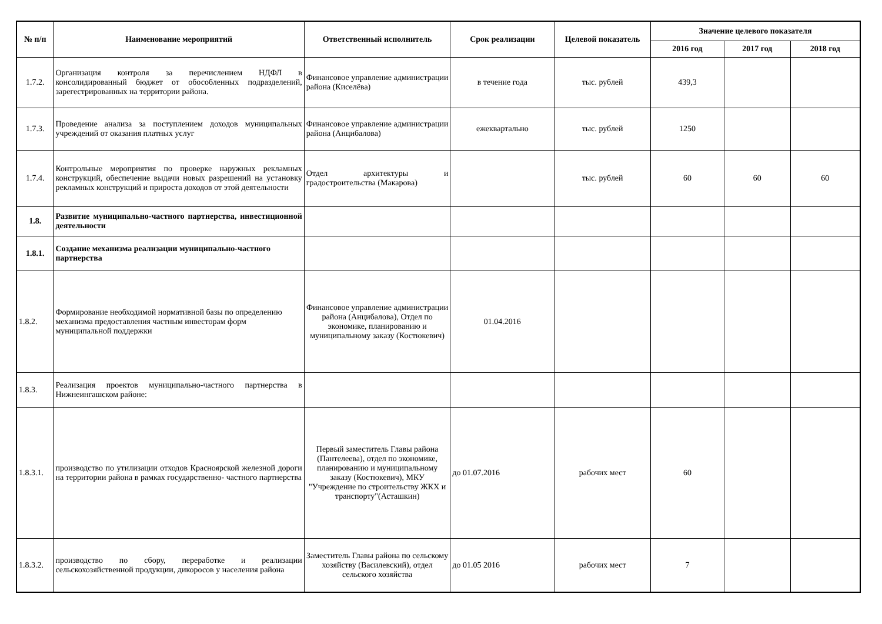| № п/п | Наименование мероприятий | Ответственный исполнитель | Срок реализации | Целевой показатель | Значение целевого показателя | | |
| --- | --- | --- | --- | --- | --- | --- | --- |
| | | | | | 2016 год | 2017 год | 2018 год |
| 1.7.2. | Организация контроля за перечислением НДФЛ в консолидированный бюджет от обособленных подразделений, зарегестрированных на территории района. | Финансовое управление администрации района (Киселёва) | в течение года | тыс. рублей | 439,3 | | |
| 1.7.3. | Проведение анализа за поступлением доходов муниципальных учреждений от оказания платных услуг | Финансовое управление администрации района (Анцибалова) | ежеквартально | тыс. рублей | 1250 | | |
| 1.7.4. | Контрольные мероприятия по проверке наружных рекламных конструкций, обеспечение выдачи новых разрешений на установку рекламных конструкций и прироста доходов от этой деятельности | Отдел архитектуры и градостроительства (Макарова) | | тыс. рублей | 60 | 60 | 60 |
| 1.8. | Развитие муниципально-частного партнерства, инвестиционной деятельности | | | | | | |
| 1.8.1. | Создание механизма реализации муниципально-частного партнерства | | | | | | |
| 1.8.2. | Формирование необходимой нормативной базы по определению механизма предоставления частным инвесторам форм муниципальной поддержки | Финансовое управление администрации района (Анцибалова), Отдел по экономике, планированию и муниципальному заказу (Костюкевич) | 01.04.2016 | | | | |
| 1.8.3. | Реализация проектов муниципально-частного партнерства в Нижнеингашском районе: | | | | | | |
| 1.8.3.1. | производство по утилизации отходов Красноярской железной дороги на территории района в рамках государственно- частного партнерства | Первый заместитель Главы района (Пантелеева), отдел по экономике, планированию и муниципальному заказу (Костюкевич), МКУ "Учреждение по строительству ЖКХ и транспорту"(Асташкин) | до 01.07.2016 | рабочих мест | 60 | | |
| 1.8.3.2. | производство по сбору, переработке и реализации сельскохозяйственной продукции, дикоросов у населения района | Заместитель Главы района по сельскому хозяйству (Василевский), отдел сельского хозяйства | до 01.05 2016 | рабочих мест | 7 | | |